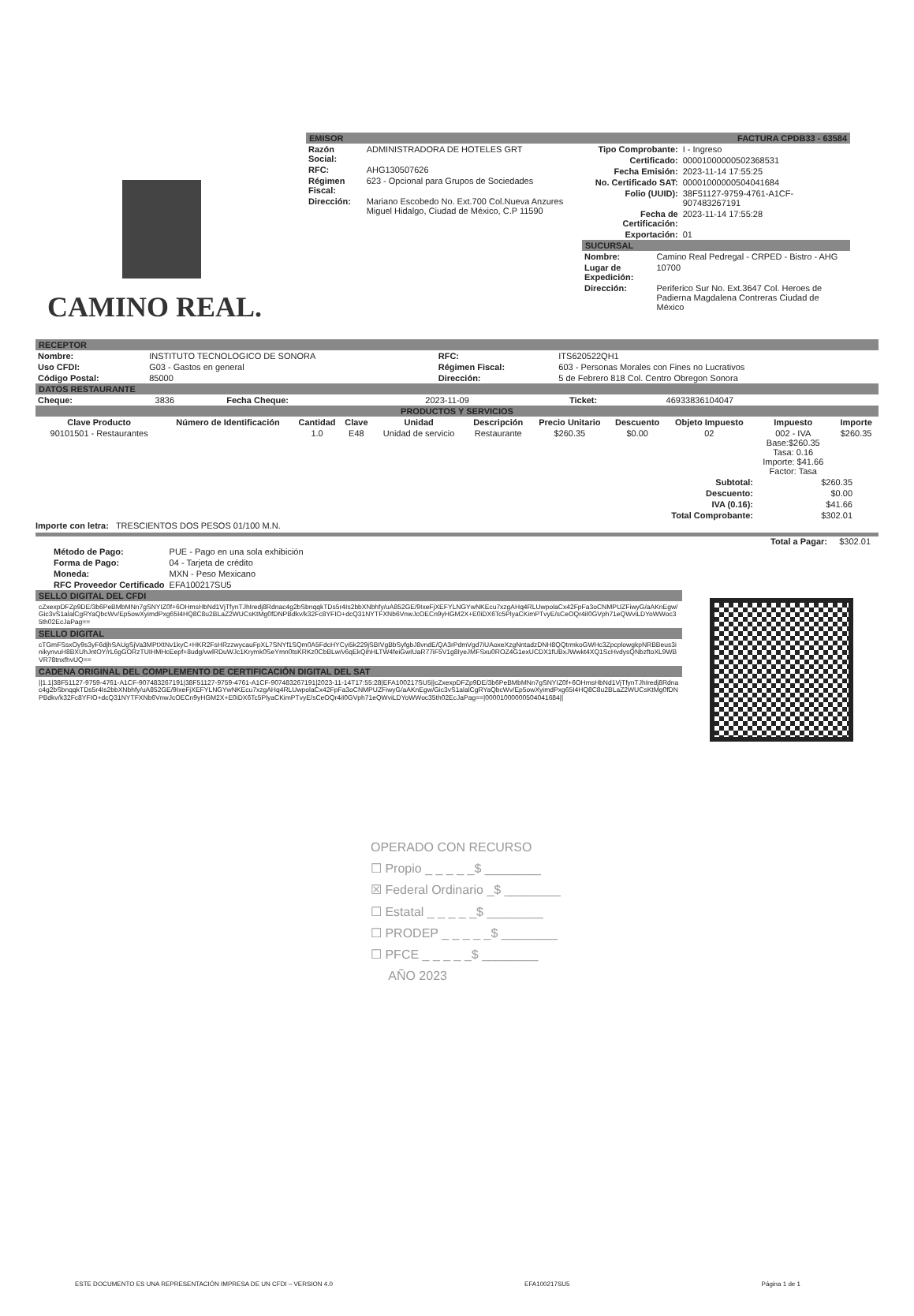CAMINO REAL.
EMISOR
| Razón Social: | ADMINISTRADORA DE HOTELES GRT |
| RFC: | AHG130507626 |
| Régimen Fiscal: | 623 - Opcional para Grupos de Sociedades |
| Dirección: | Mariano Escobedo No. Ext.700 Col.Nueva Anzures Miguel Hidalgo, Ciudad de México, C.P 11590 |
FACTURA CPDB33 - 63584
| Tipo Comprobante: | I - Ingreso |
| Certificado: | 00001000000502368531 |
| Fecha Emisión: | 2023-11-14 17:55:25 |
| No. Certificado SAT: | 00001000000504041684 |
| Folio (UUID): | 38F51127-9759-4761-A1CF-907483267191 |
| Fecha de Certificación: | 2023-11-14 17:55:28 |
| Exportación: | 01 |
SUCURSAL
| Nombre: | Camino Real Pedregal - CRPED - Bistro - AHG |
| Lugar de Expedición: | 10700 |
| Dirección: | Periferico Sur No. Ext.3647 Col. Heroes de Padierna Magdalena Contreras Ciudad de México |
RECEPTOR
| Nombre: | INSTITUTO TECNOLOGICO DE SONORA | RFC: | ITS620522QH1 |
| Uso CFDI: | G03 - Gastos en general | Régimen Fiscal: | 603 - Personas Morales con Fines no Lucrativos |
| Código Postal: | 85000 | Dirección: | 5 de Febrero 818 Col. Centro Obregon Sonora |
DATOS RESTAURANTE
| Cheque: | 3836 | Fecha Cheque: | 2023-11-09 | Ticket: | 46933836104047 |
PRODUCTOS Y SERVICIOS
| Clave Producto | Número de Identificación | Cantidad | Clave | Unidad | Descripción | Precio Unitario | Descuento | Objeto Impuesto | Impuesto | Importe |
| --- | --- | --- | --- | --- | --- | --- | --- | --- | --- | --- |
| 90101501 - Restaurantes | | 1.0 | E48 | Unidad de servicio | Restaurante | $260.35 | $0.00 | 02 | 002 - IVA Base:$260.35 Tasa: 0.16 Importe: $41.66 Factor: Tasa | $260.35 |
| Subtotal: | $260.35 |
| Descuento: | $0.00 |
| IVA (0.16): | $41.66 |
| Total Comprobante: | $302.01 |
Importe con letra: TRESCIENTOS DOS PESOS 01/100 M.N.
Total a Pagar: $302.01
| Método de Pago: | PUE - Pago en una sola exhibición |
| Forma de Pago: | 04 - Tarjeta de crédito |
| Moneda: | MXN - Peso Mexicano |
| RFC Proveedor Certificado | EFA100217SU5 |
SELLO DIGITAL DEL CFDI
cZxexpDFZp9DE/3b6PeBMbMNn7gSNYIZ0f+6OHmsHbNd1VjTfynTJhIredj8Rdnac4g2bSbnqqkTDs5r4Is2bbXNbhfy/uA852GE/9IxeFjXEFYLNGYwNKEcu7xzgAHq4RLUwpolaCx42FpFa3oCNMPUZFiwyG/aAKnEgw/Gic3vS1alalCgRYaQbcWv/Ep5owXyimdPxg65I4HQ8C8u2BLaZ2WUCsKtMg0fDNPBdkv/k32Fc8YFIO+dcQ31NYTFXNb6VnwJcOECn9yHGM2X+E0iDX6Tc5PlyaCKimPTvyE/sCeOQr4iI0GVph71eQWviLDYoWWoc35th02EcJaPag==
SELLO DIGITAL
cTGmFSsxOy9s3yF6djhSAUgSjVa3MPtXtNv1kyC+HKR2FsHRzzwycauFpXL7SNYf1SQm0A5FdcHYCyi5k229jSBIVgBbSyfgbJ8vndE/QA3rPdmVgd7iUAoxeXzgNntadzDNH8QQtrmkoGWHc3ZpcplowgkpNRBBeus3inikynvuH8BXUhJntOY/rL6gGORzTUIHMHcEepf+8udg/vwlRDuWJc1Krymk0SeYmn0tsKRKz0CbBLw/v6qEkQihHLTW4feiGwIUaR77iF5V1g8IyeJMFSxu0ROZ4G1exUCDX1fUBxJWwkt4XQ1ScHvdysQNbzftoXL9WBVR78tnxfhvUQ==
CADENA ORIGINAL DEL COMPLEMENTO DE CERTIFICACIÓN DIGITAL DEL SAT
||1.1|38F51127-9759-4761-A1CF-9074832671​91|38F51127-9759-4761-A1CF-907483267191|2023-11-14T17:55:28|EFA100217SU5||cZxexpDFZp9DE/3b6PeBMbMNn7gSNYIZ0f+6OHmsHbNd1VjTfynTJhIredj8Rdnac4g2bSbnqqkTDs5r4Is2bbXNbhfy/uA852GE/9IxeFjXEFYLNGYwNKEcu7xzgAHq4RLUwpolaCx42FpFa3oCNMPUZFiwyG/aAKnEgw/Gic3vS1alalCgRYaQbcWv/Ep5owXyimdPxg65I4HQ8C8u2BLaZ2WUCsKtMg0fDNPBdkv/k32Fc8YFIO+dcQ31NYTFXNb6VnwJcOECn9yHGM2X+E0iDX6Tc5PlyaCKimPTvyE/sCeOQr4iI0GVph71eQWviLDYoWWoc35th02EcJaPag==|00001000000504041684||
OPERADO CON RECURSO
☐ Propio _ _ _ _ _$ ________
☒ Federal Ordinario _$ ________
☐ Estatal _ _ _ _ _$ ________
☐ PRODEP _ _ _ _ _$ ________
☐ PFCE _ _ _ _ _$ ________
AÑO 2023
ESTE DOCUMENTO ES UNA REPRESENTACIÓN IMPRESA DE UN CFDI – VERSION 4.0 EFA100217SU5 Página 1 de 1